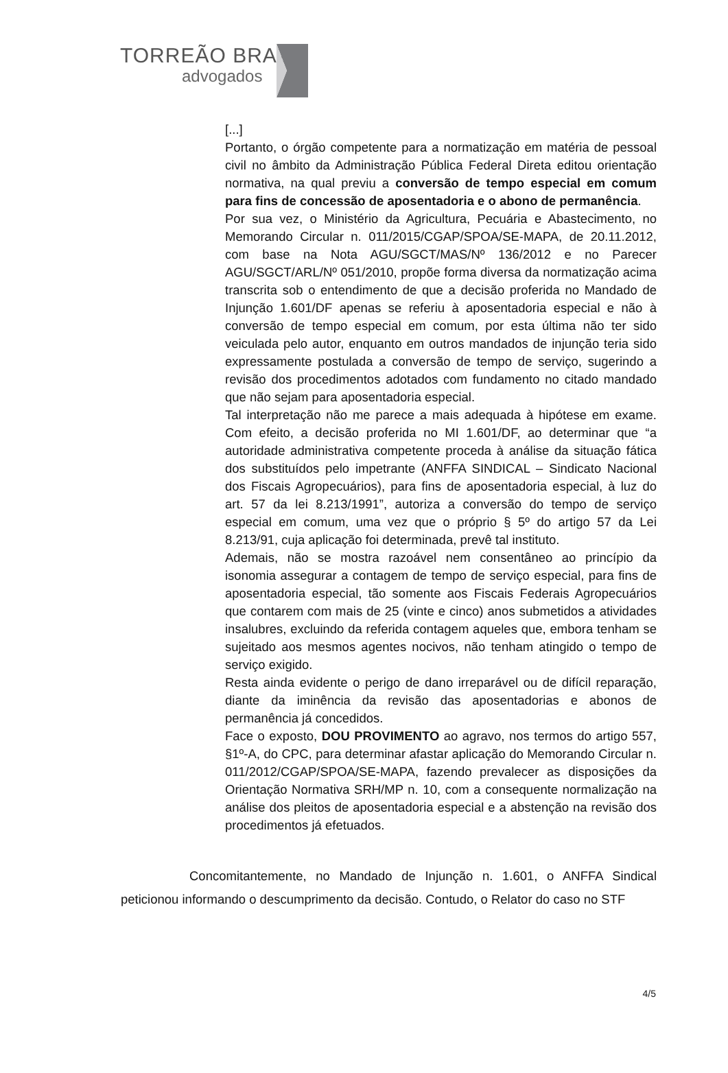TORREÃO BRAZ
advogados
[...]
Portanto, o órgão competente para a normatização em matéria de pessoal civil no âmbito da Administração Pública Federal Direta editou orientação normativa, na qual previu a conversão de tempo especial em comum para fins de concessão de aposentadoria e o abono de permanência.
Por sua vez, o Ministério da Agricultura, Pecuária e Abastecimento, no Memorando Circular n. 011/2015/CGAP/SPOA/SE-MAPA, de 20.11.2012, com base na Nota AGU/SGCT/MAS/Nº 136/2012 e no Parecer AGU/SGCT/ARL/Nº 051/2010, propõe forma diversa da normatização acima transcrita sob o entendimento de que a decisão proferida no Mandado de Injunção 1.601/DF apenas se referiu à aposentadoria especial e não à conversão de tempo especial em comum, por esta última não ter sido veiculada pelo autor, enquanto em outros mandados de injunção teria sido expressamente postulada a conversão de tempo de serviço, sugerindo a revisão dos procedimentos adotados com fundamento no citado mandado que não sejam para aposentadoria especial.
Tal interpretação não me parece a mais adequada à hipótese em exame. Com efeito, a decisão proferida no MI 1.601/DF, ao determinar que “a autoridade administrativa competente proceda à análise da situação fática dos substituídos pelo impetrante (ANFFA SINDICAL – Sindicato Nacional dos Fiscais Agropecuários), para fins de aposentadoria especial, à luz do art. 57 da lei 8.213/1991”, autoriza a conversão do tempo de serviço especial em comum, uma vez que o próprio § 5º do artigo 57 da Lei 8.213/91, cuja aplicação foi determinada, prevê tal instituto.
Ademais, não se mostra razoável nem consentâneo ao princípio da isonomia assegurar a contagem de tempo de serviço especial, para fins de aposentadoria especial, tão somente aos Fiscais Federais Agropecuários que contarem com mais de 25 (vinte e cinco) anos submetidos a atividades insalubres, excluindo da referida contagem aqueles que, embora tenham se sujeitado aos mesmos agentes nocivos, não tenham atingido o tempo de serviço exigido.
Resta ainda evidente o perigo de dano irreparável ou de difícil reparação, diante da iminência da revisão das aposentadorias e abonos de permanência já concedidos.
Face o exposto, DOU PROVIMENTO ao agravo, nos termos do artigo 557, §1º-A, do CPC, para determinar afastar aplicação do Memorando Circular n. 011/2012/CGAP/SPOA/SE-MAPA, fazendo prevalecer as disposições da Orientação Normativa SRH/MP n. 10, com a consequente normalização na análise dos pleitos de aposentadoria especial e a abstenção na revisão dos procedimentos já efetuados.
Concomitantemente, no Mandado de Injunção n. 1.601, o ANFFA Sindical peticionou informando o descumprimento da decisão. Contudo, o Relator do caso no STF
4/5